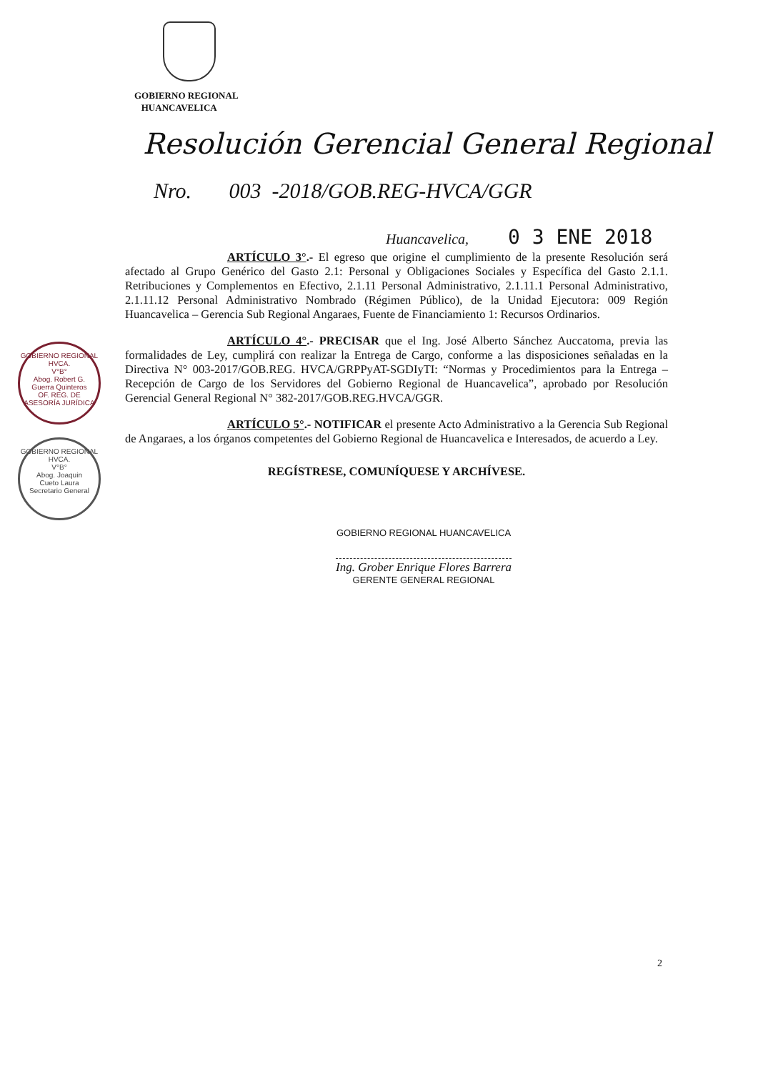GOBIERNO REGIONAL
HUANCAVELICA
Resolución Gerencial General Regional
Nro. 003 -2018/GOB.REG-HVCA/GGR
Huancavelica, 0 3 ENE 2018
ARTÍCULO 3°.- El egreso que origine el cumplimiento de la presente Resolución será afectado al Grupo Genérico del Gasto 2.1: Personal y Obligaciones Sociales y Específica del Gasto 2.1.1. Retribuciones y Complementos en Efectivo, 2.1.11 Personal Administrativo, 2.1.11.1 Personal Administrativo, 2.1.11.12 Personal Administrativo Nombrado (Régimen Público), de la Unidad Ejecutora: 009 Región Huancavelica – Gerencia Sub Regional Angaraes, Fuente de Financiamiento 1: Recursos Ordinarios.
ARTÍCULO 4°.- PRECISAR que el Ing. José Alberto Sánchez Auccatoma, previa las formalidades de Ley, cumplirá con realizar la Entrega de Cargo, conforme a las disposiciones señaladas en la Directiva N° 003-2017/GOB.REG. HVCA/GRPPyAT-SGDIyTI: “Normas y Procedimientos para la Entrega – Recepción de Cargo de los Servidores del Gobierno Regional de Huancavelica”, aprobado por Resolución Gerencial General Regional N° 382-2017/GOB.REG.HVCA/GGR.
ARTÍCULO 5°.- NOTIFICAR el presente Acto Administrativo a la Gerencia Sub Regional de Angaraes, a los órganos competentes del Gobierno Regional de Huancavelica e Interesados, de acuerdo a Ley.
REGÍSTRESE, COMUNÍQUESE Y ARCHÍVESE.
GOBIERNO REGIONAL HVCA.
V°B°
Abog. Robert G.
Guerra Quinteros
OF. REG. DE ASESORÍA JURÍDICA
GOBIERNO REGIONAL HVCA.
V°B°
Abog. Joaquin
Cueto Laura
Secretario General
GOBIERNO REGIONAL HUANCAVELICA
Ing. Grober Enrique Flores Barrera
GERENTE GENERAL REGIONAL
2